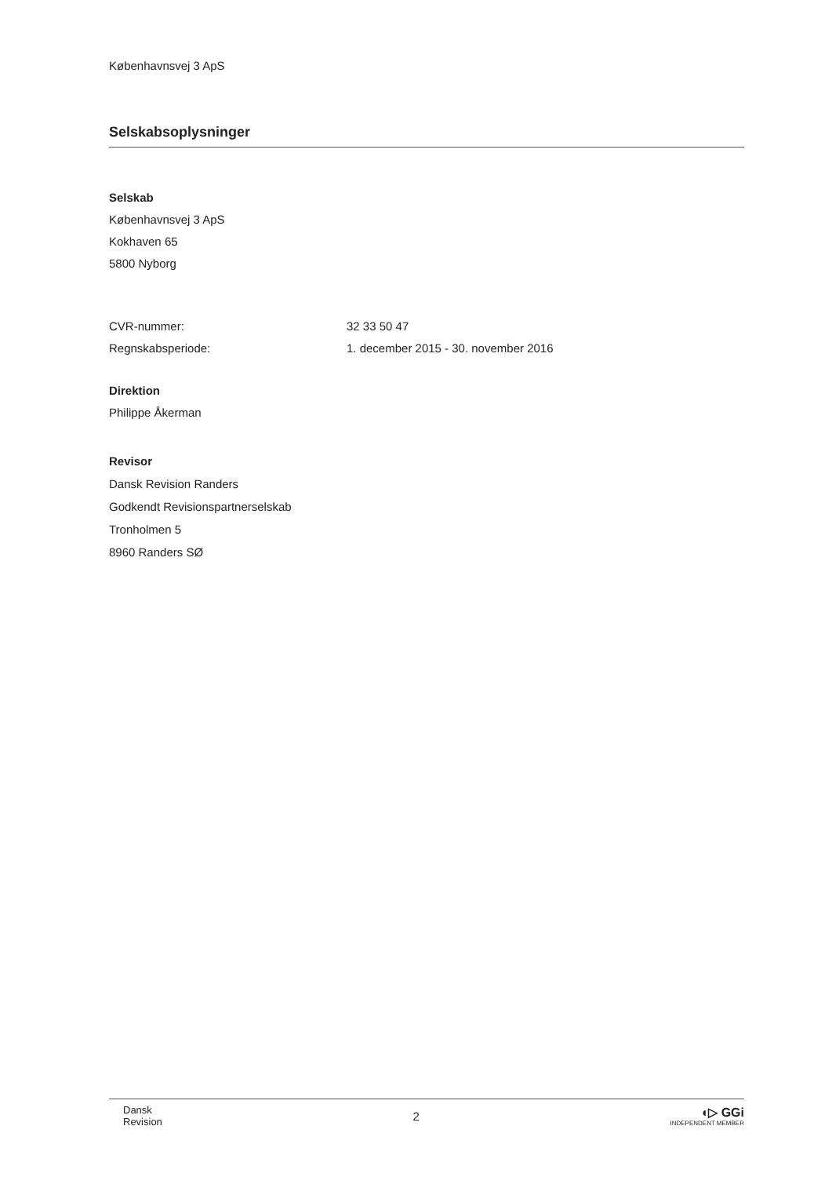Københavnsvej 3 ApS
Selskabsoplysninger
Selskab
Københavnsvej 3 ApS
Kokhaven 65
5800 Nyborg
CVR-nummer: 32 33 50 47
Regnskabsperiode: 1. december 2015 - 30. november 2016
Direktion
Philippe Åkerman
Revisor
Dansk Revision Randers
Godkendt Revisionspartnerselskab
Tronholmen 5
8960 Randers SØ
Dansk
Revision
2
◖▷ GGi
INDEPENDENT MEMBER